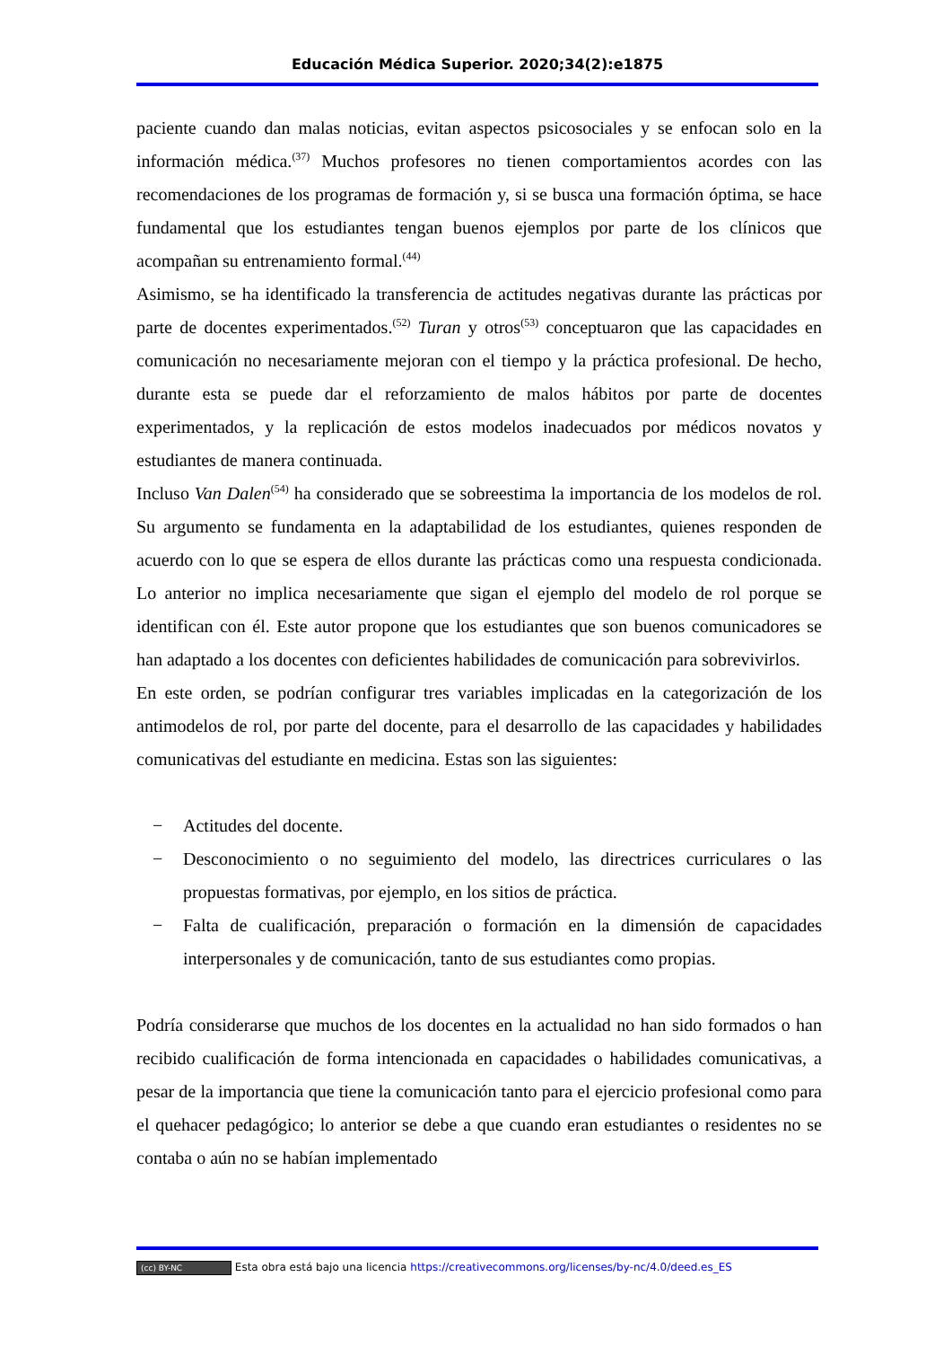Educación Médica Superior. 2020;34(2):e1875
paciente cuando dan malas noticias, evitan aspectos psicosociales y se enfocan solo en la información médica.<sup>(37)</sup> Muchos profesores no tienen comportamientos acordes con las recomendaciones de los programas de formación y, si se busca una formación óptima, se hace fundamental que los estudiantes tengan buenos ejemplos por parte de los clínicos que acompañan su entrenamiento formal.<sup>(44)</sup>
Asimismo, se ha identificado la transferencia de actitudes negativas durante las prácticas por parte de docentes experimentados.<sup>(52)</sup> Turan y otros<sup>(53)</sup> conceptuaron que las capacidades en comunicación no necesariamente mejoran con el tiempo y la práctica profesional. De hecho, durante esta se puede dar el reforzamiento de malos hábitos por parte de docentes experimentados, y la replicación de estos modelos inadecuados por médicos novatos y estudiantes de manera continuada.
Incluso Van Dalen<sup>(54)</sup> ha considerado que se sobreestima la importancia de los modelos de rol. Su argumento se fundamenta en la adaptabilidad de los estudiantes, quienes responden de acuerdo con lo que se espera de ellos durante las prácticas como una respuesta condicionada. Lo anterior no implica necesariamente que sigan el ejemplo del modelo de rol porque se identifican con él. Este autor propone que los estudiantes que son buenos comunicadores se han adaptado a los docentes con deficientes habilidades de comunicación para sobrevivirlos.
En este orden, se podrían configurar tres variables implicadas en la categorización de los antimodelos de rol, por parte del docente, para el desarrollo de las capacidades y habilidades comunicativas del estudiante en medicina. Estas son las siguientes:
− Actitudes del docente.
− Desconocimiento o no seguimiento del modelo, las directrices curriculares o las propuestas formativas, por ejemplo, en los sitios de práctica.
− Falta de cualificación, preparación o formación en la dimensión de capacidades interpersonales y de comunicación, tanto de sus estudiantes como propias.
Podría considerarse que muchos de los docentes en la actualidad no han sido formados o han recibido cualificación de forma intencionada en capacidades o habilidades comunicativas, a pesar de la importancia que tiene la comunicación tanto para el ejercicio profesional como para el quehacer pedagógico; lo anterior se debe a que cuando eran estudiantes o residentes no se contaba o aún no se habían implementado
(cc) BY-NC Esta obra está bajo una licencia https://creativecommons.org/licenses/by-nc/4.0/deed.es_ES